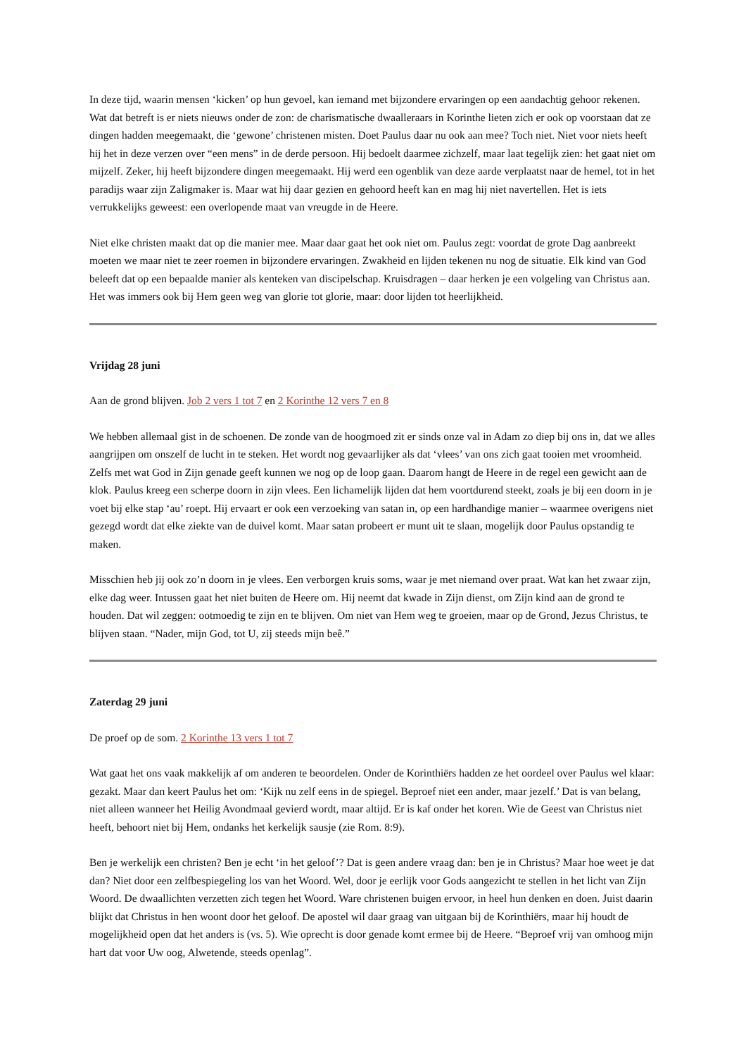In deze tijd, waarin mensen ‘kicken’ op hun gevoel, kan iemand met bijzondere ervaringen op een aandachtig gehoor rekenen. Wat dat betreft is er niets nieuws onder de zon: de charismatische dwaalleraars in Korinthe lieten zich er ook op voorstaan dat ze dingen hadden meegemaakt, die ‘gewone’ christenen misten. Doet Paulus daar nu ook aan mee? Toch niet. Niet voor niets heeft hij het in deze verzen over “een mens” in de derde persoon. Hij bedoelt daarmee zichzelf, maar laat tegelijk zien: het gaat niet om mijzelf. Zeker, hij heeft bijzondere dingen meegemaakt. Hij werd een ogenblik van deze aarde verplaatst naar de hemel, tot in het paradijs waar zijn Zaligmaker is. Maar wat hij daar gezien en gehoord heeft kan en mag hij niet navertellen. Het is iets verrukkelijks geweest: een overlopende maat van vreugde in de Heere.
Niet elke christen maakt dat op die manier mee. Maar daar gaat het ook niet om. Paulus zegt: voordat de grote Dag aanbreekt moeten we maar niet te zeer roemen in bijzondere ervaringen. Zwakheid en lijden tekenen nu nog de situatie. Elk kind van God beleeft dat op een bepaalde manier als kenteken van discipelschap. Kruisdragen – daar herken je een volgeling van Christus aan. Het was immers ook bij Hem geen weg van glorie tot glorie, maar: door lijden tot heerlijkheid.
Vrijdag 28 juni
Aan de grond blijven. Job 2 vers 1 tot 7 en 2 Korinthe 12 vers 7 en 8
We hebben allemaal gist in de schoenen. De zonde van de hoogmoed zit er sinds onze val in Adam zo diep bij ons in, dat we alles aangrijpen om onszelf de lucht in te steken. Het wordt nog gevaarlijker als dat ‘vlees’ van ons zich gaat tooien met vroomheid. Zelfs met wat God in Zijn genade geeft kunnen we nog op de loop gaan. Daarom hangt de Heere in de regel een gewicht aan de klok. Paulus kreeg een scherpe doorn in zijn vlees. Een lichamelijk lijden dat hem voortdurend steekt, zoals je bij een doorn in je voet bij elke stap ‘au’ roept. Hij ervaart er ook een verzoeking van satan in, op een hardhandige manier – waarmee overigens niet gezegd wordt dat elke ziekte van de duivel komt. Maar satan probeert er munt uit te slaan, mogelijk door Paulus opstandig te maken.
Misschien heb jij ook zo’n doorn in je vlees. Een verborgen kruis soms, waar je met niemand over praat. Wat kan het zwaar zijn, elke dag weer. Intussen gaat het niet buiten de Heere om. Hij neemt dat kwade in Zijn dienst, om Zijn kind aan de grond te houden. Dat wil zeggen: ootmoedig te zijn en te blijven. Om niet van Hem weg te groeien, maar op de Grond, Jezus Christus, te blijven staan. “Nader, mijn God, tot U, zij steeds mijn beê.”
Zaterdag 29 juni
De proef op de som. 2 Korinthe 13 vers 1 tot 7
Wat gaat het ons vaak makkelijk af om anderen te beoordelen. Onder de Korinthiërs hadden ze het oordeel over Paulus wel klaar: gezakt. Maar dan keert Paulus het om: ‘Kijk nu zelf eens in de spiegel. Beproef niet een ander, maar jezelf.’ Dat is van belang, niet alleen wanneer het Heilig Avondmaal gevierd wordt, maar altijd. Er is kaf onder het koren. Wie de Geest van Christus niet heeft, behoort niet bij Hem, ondanks het kerkelijk sausje (zie Rom. 8:9).
Ben je werkelijk een christen? Ben je echt ‘in het geloof’? Dat is geen andere vraag dan: ben je in Christus? Maar hoe weet je dat dan? Niet door een zelfbespiegeling los van het Woord. Wel, door je eerlijk voor Gods aangezicht te stellen in het licht van Zijn Woord. De dwaallichten verzetten zich tegen het Woord. Ware christenen buigen ervoor, in heel hun denken en doen. Juist daarin blijkt dat Christus in hen woont door het geloof. De apostel wil daar graag van uitgaan bij de Korinthiërs, maar hij houdt de mogelijkheid open dat het anders is (vs. 5). Wie oprecht is door genade komt ermee bij de Heere. “Beproef vrij van omhoog mijn hart dat voor Uw oog, Alwetende, steeds openlag”.